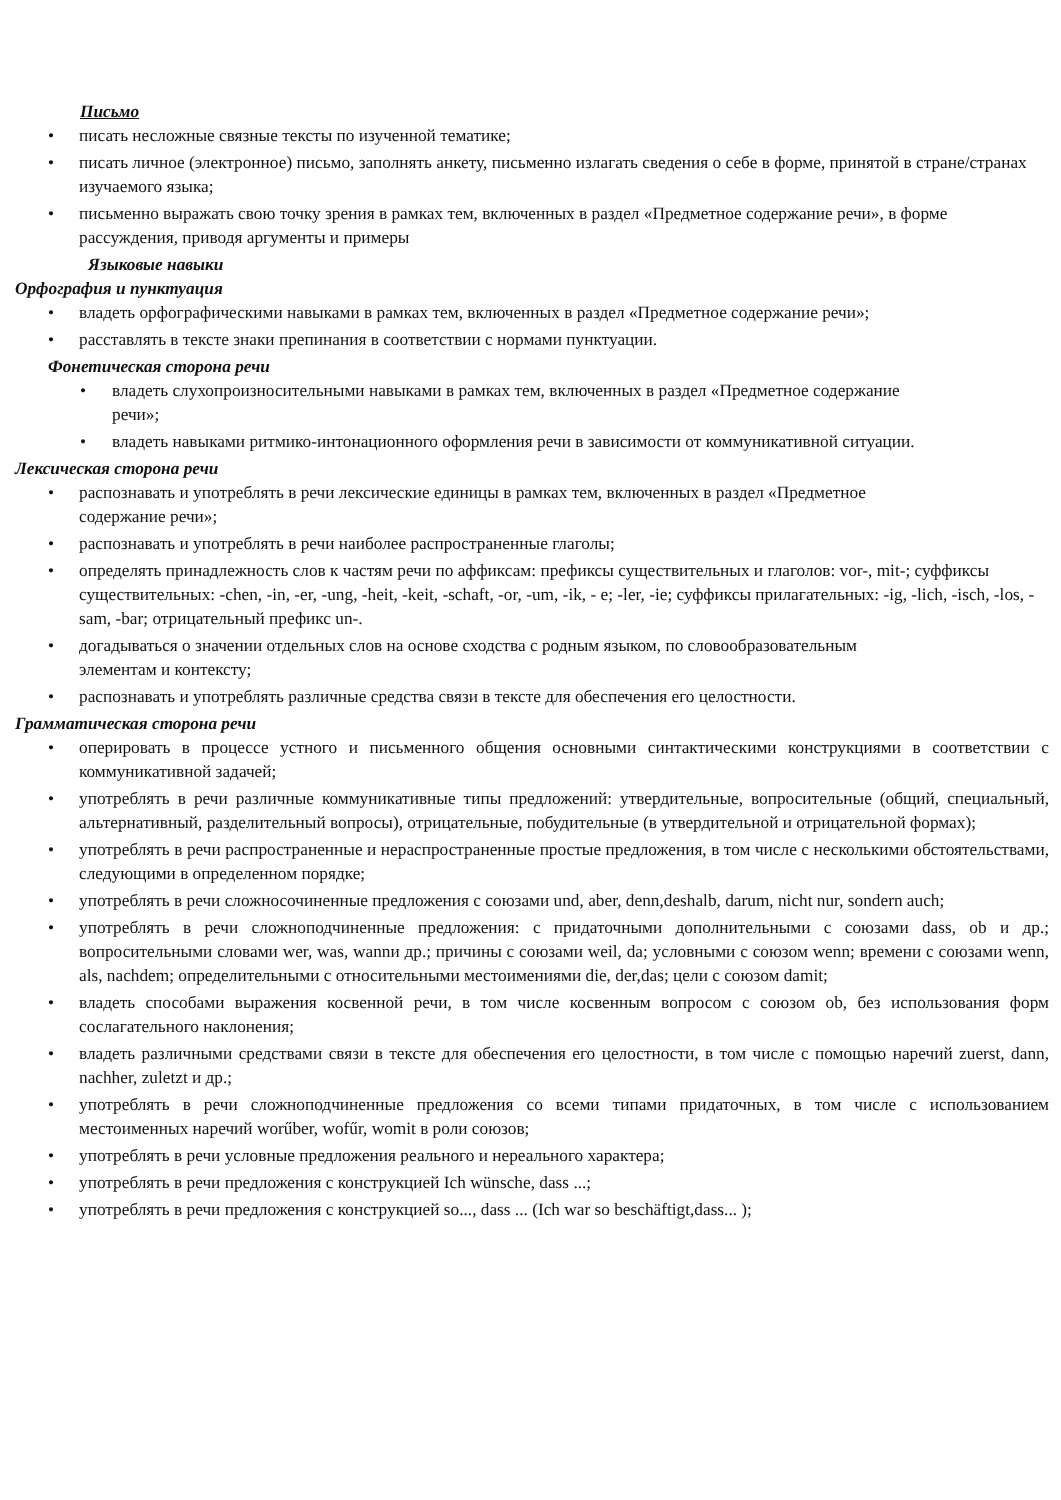Письмо
писать несложные связные тексты по изученной тематике;
писать личное (электронное) письмо, заполнять анкету, письменно излагать сведения о себе в форме, принятой в стране/странах изучаемого языка;
письменно выражать свою точку зрения в рамках тем, включенных в раздел «Предметное содержание речи», в форме рассуждения, приводя аргументы и примеры
Языковые навыки
Орфография и пунктуация
владеть орфографическими навыками в рамках тем, включенных в раздел «Предметное содержание речи»;
расставлять в тексте знаки препинания в соответствии с нормами пунктуации.
Фонетическая сторона речи
владеть слухопроизносительными навыками в рамках тем, включенных в раздел «Предметное содержание речи»;
владеть навыками ритмико-интонационного оформления речи в зависимости от коммуникативной ситуации.
Лексическая сторона речи
распознавать и употреблять в речи лексические единицы в рамках тем, включенных в раздел «Предметное содержание речи»;
распознавать и употреблять в речи наиболее распространенные глаголы;
определять принадлежность слов к частям речи по аффиксам: префиксы существительных и глаголов: vor-, mit-; суффиксы существительных: -chen, -in, -er, -ung, -heit, -keit, -schaft, -or, -um, -ik, - e; -ler, -ie; суффиксы прилагательных: -ig, -lich, -isch, -los, -sam, -bar; отрицательный префикс un-.
догадываться о значении отдельных слов на основе сходства с родным языком, по словообразовательным элементам и контексту;
распознавать и употреблять различные средства связи в тексте для обеспечения его целостности.
Грамматическая сторона речи
оперировать в процессе устного и письменного общения основными синтактическими конструкциями в соответствии с коммуникативной задачей;
употреблять в речи различные коммуникативные типы предложений: утвердительные, вопросительные (общий, специальный, альтернативный, разделительный вопросы), отрицательные, побудительные (в утвердительной и отрицательной формах);
употреблять в речи распространенные и нераспространенные простые предложения, в том числе с несколькими обстоятельствами, следующими в определенном порядке;
употреблять в речи сложносочиненные предложения с союзами und, aber, denn,deshalb, darum, nicht nur, sondern auch;
употреблять в речи сложноподчиненные предложения: с придаточными дополнительными с союзами dass, ob и др.; вопросительными словами wer, was, wannи др.; причины с союзами weil, da; условными с союзом wenn; времени с союзами wenn, als, nachdem; определительными с относительными местоимениями die, der,das; цели с союзом damit;
владеть способами выражения косвенной речи, в том числе косвенным вопросом с союзом ob, без использования форм сослагательного наклонения;
владеть различными средствами связи в тексте для обеспечения его целостности, в том числе с помощью наречий zuerst, dann, nachher, zuletzt и др.;
употреблять в речи сложноподчиненные предложения со всеми типами придаточных, в том числе с использованием местоименных наречий worűber, wofűr, womit в роли союзов;
употреблять в речи условные предложения реального и нереального характера;
употреблять в речи предложения с конструкцией Ich wünsche, dass ...;
употреблять в речи предложения с конструкцией so..., dass ... (Ich war so beschäftigt,dass... );